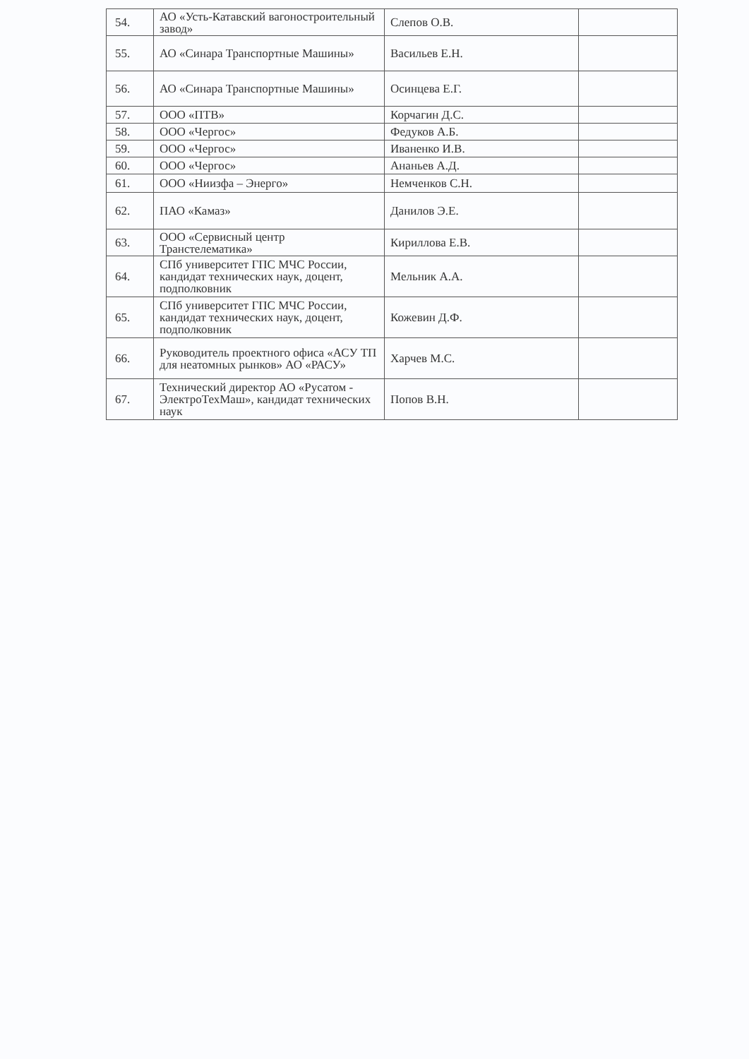| 54. | АО «Усть-Катавский вагоностроительный завод» | Слепов О.В. | |
| 55. | АО «Синара Транспортные Машины» | Васильев Е.Н. | |
| 56. | АО «Синара Транспортные Машины» | Осинцева Е.Г. | |
| 57. | ООО «ПТВ» | Корчагин Д.С. | |
| 58. | ООО «Чергос» | Федуков А.Б. | |
| 59. | ООО «Чергос» | Иваненко И.В. | |
| 60. | ООО «Чергос» | Ананьев А.Д. | |
| 61. | ООО «Ниизфа – Энерго» | Немченков С.Н. | |
| 62. | ПАО «Камаз» | Данилов Э.Е. | |
| 63. | ООО «Сервисный центр Транстелематика» | Кириллова Е.В. | |
| 64. | СПб университет ГПС МЧС России, кандидат технических наук, доцент, подполковник | Мельник А.А. | |
| 65. | СПб университет ГПС МЧС России, кандидат технических наук, доцент, подполковник | Кожевин Д.Ф. | |
| 66. | Руководитель проектного офиса «АСУ ТП для неатомных рынков» АО «РАСУ» | Харчев М.С. | |
| 67. | Технический директор АО «Русатом - ЭлектроТехМаш», кандидат технических наук | Попов В.Н. | |